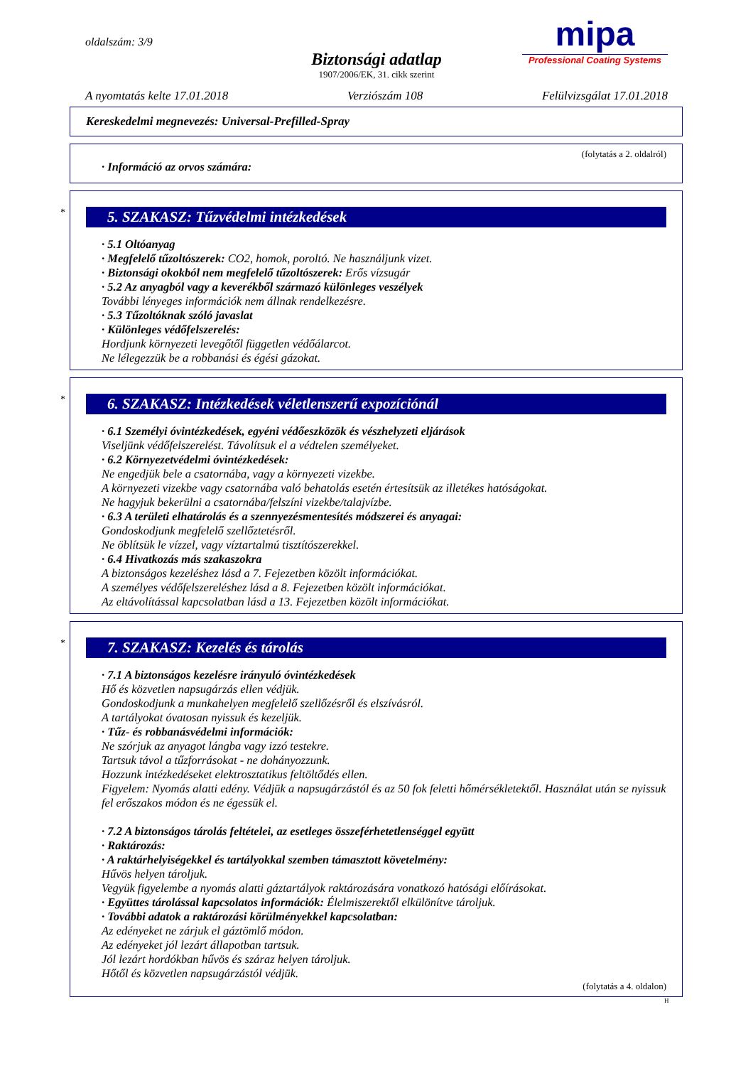oldalszám: 3/9
Biztonsági adatlap
1907/2006/EK, 31. cikk szerint
mipa
Professional Coating Systems
A nyomtatás kelte 17.01.2018 Verziószám 108 Felülvizsgálat 17.01.2018
Kereskedelmi megnevezés: Universal-Prefilled-Spray
(folytatás a 2. oldalról)
· Információ az orvos számára:
*
5. SZAKASZ: Tűzvédelmi intézkedések
· 5.1 Oltóanyag
· Megfelelő tűzoltószerek: CO2, homok, poroltó. Ne használjunk vizet.
· Biztonsági okokból nem megfelelő tűzoltószerek: Erős vízsugár
· 5.2 Az anyagból vagy a keverékből származó különleges veszélyek
További lényeges információk nem állnak rendelkezésre.
· 5.3 Tűzoltóknak szóló javaslat
· Különleges védőfelszerelés:
Hordjunk környezeti levegőtől független védőálarcot.
Ne lélegezzük be a robbanási és égési gázokat.
*
6. SZAKASZ: Intézkedések véletlenszerű expozíciónál
· 6.1 Személyi óvintézkedések, egyéni védőeszközök és vészhelyzeti eljárások
Viseljünk védőfelszerelést. Távolítsuk el a védtelen személyeket.
· 6.2 Környezetvédelmi óvintézkedések:
Ne engedjük bele a csatornába, vagy a környezeti vizekbe.
A környezeti vizekbe vagy csatornába való behatolás esetén értesítsük az illetékes hatóságokat.
Ne hagyjuk bekerülni a csatornába/felszíni vizekbe/talajvízbe.
· 6.3 A területi elhatárolás és a szennyezésmentesítés módszerei és anyagai:
Gondoskodjunk megfelelő szellőztetésről.
Ne öblítsük le vízzel, vagy víztartalmú tisztítószerekkel.
· 6.4 Hivatkozás más szakaszokra
A biztonságos kezeléshez lásd a 7. Fejezetben közölt információkat.
A személyes védőfelszereléshez lásd a 8. Fejezetben közölt információkat.
Az eltávolítással kapcsolatban lásd a 13. Fejezetben közölt információkat.
*
7. SZAKASZ: Kezelés és tárolás
· 7.1 A biztonságos kezelésre irányuló óvintézkedések
Hő és közvetlen napsugárzás ellen védjük.
Gondoskodjunk a munkahelyen megfelelő szellőzésről és elszívásról.
A tartályokat óvatosan nyissuk és kezeljük.
· Tűz- és robbanásvédelmi információk:
Ne szórjuk az anyagot lángba vagy izzó testekre.
Tartsuk távol a tűzforrásokat - ne dohányozzunk.
Hozzunk intézkedéseket elektrosztatikus feltöltődés ellen.
Figyelem: Nyomás alatti edény. Védjük a napsugárzástól és az 50 fok feletti hőmérsékletektől. Használat után se nyissuk fel erőszakos módon és ne égessük el.
· 7.2 A biztonságos tárolás feltételei, az esetleges összeférhetetlenséggel együtt
· Raktározás:
· A raktárhelyiségekkel és tartályokkal szemben támasztott követelmény:
Hűvös helyen tároljuk.
Vegyük figyelembe a nyomás alatti gáztartályok raktározására vonatkozó hatósági előírásokat.
· Együttes tárolással kapcsolatos információk: Élelmiszerektől elkülönítve tároljuk.
· További adatok a raktározási körülményekkel kapcsolatban:
Az edényeket ne zárjuk el gáztömlő módon.
Az edényeket jól lezárt állapotban tartsuk.
Jól lezárt hordókban hűvös és száraz helyen tároljuk.
Hőtől és közvetlen napsugárzástól védjük.
(folytatás a 4. oldalon)
H